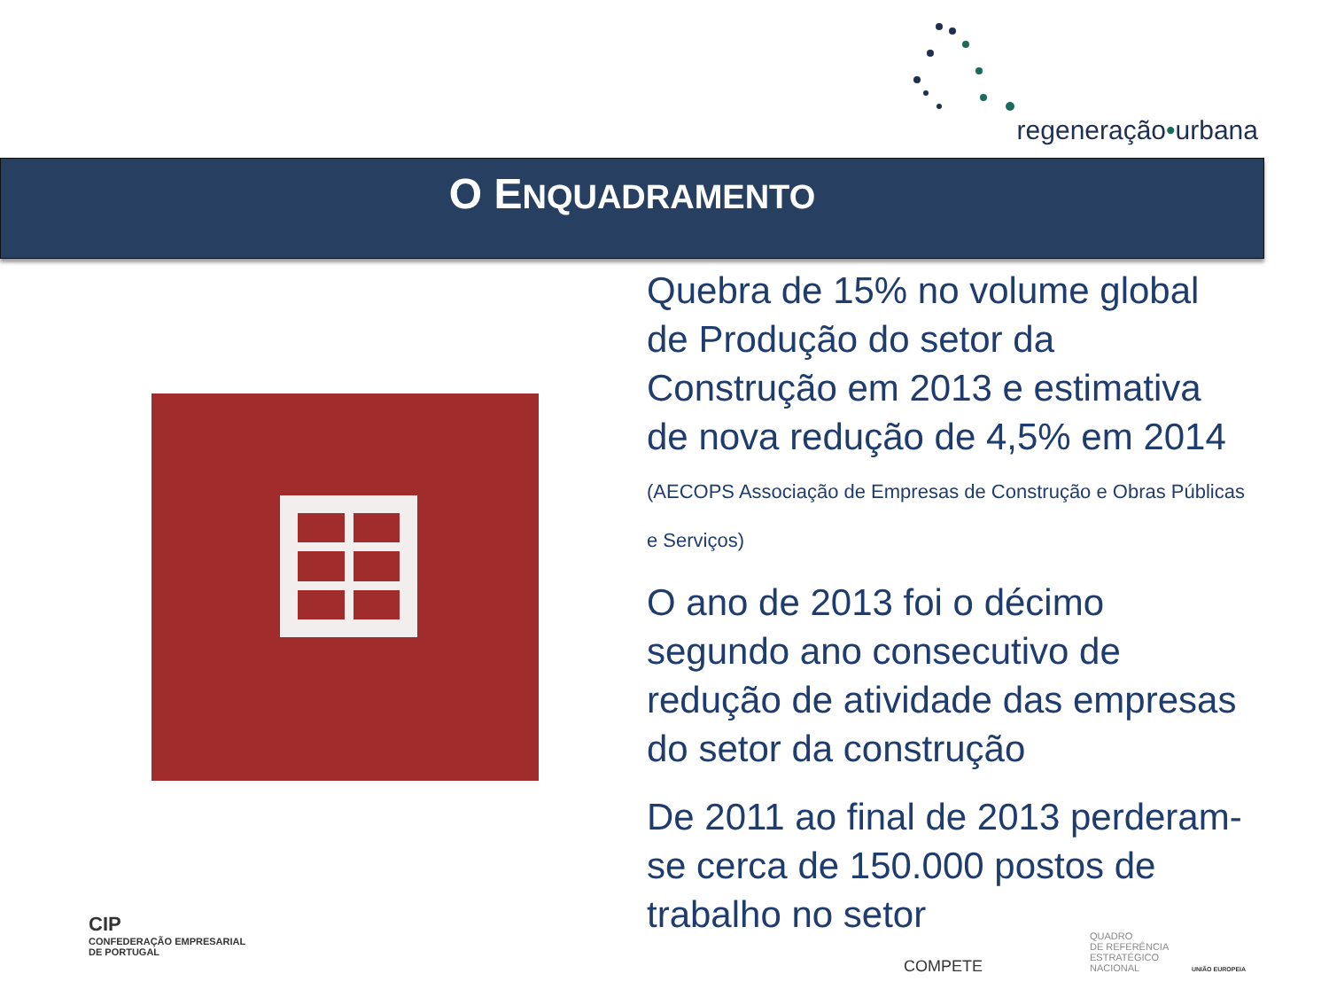regeneração•urbana
O ENQUADRAMENTO
Quebra de 15% no volume global de Produção do setor da Construção em 2013 e estimativa de nova redução de 4,5% em 2014 (AECOPS Associação de Empresas de Construção e Obras Públicas e Serviços)
O ano de 2013 foi o décimo segundo ano consecutivo de redução de atividade das empresas do setor da construção
De 2011 ao final de 2013 perderam-se cerca de 150.000 postos de trabalho no setor
CIP
CONFEDERAÇÃO EMPRESARIAL
DE PORTUGAL
COMPETE
QUADRO
DE REFERÊNCIA
ESTRATÉGICO
NACIONAL
UNIÃO EUROPEIA